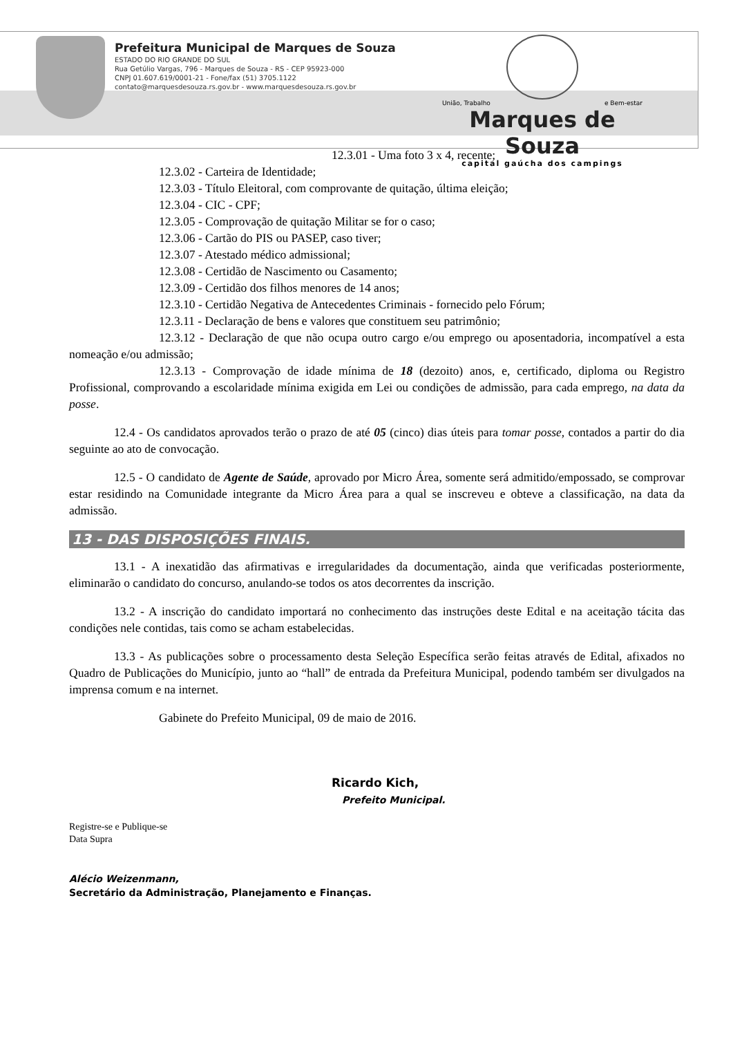Prefeitura Municipal de Marques de Souza
ESTADO DO RIO GRANDE DO SUL
Rua Getúlio Vargas, 796 - Marques de Souza - RS - CEP 95923-000
CNPJ 01.607.619/0001-21 - Fone/fax (51) 3705.1122
contato@marquesdesouza.rs.gov.br - www.marquesdesouza.rs.gov.br
União, Trabalho e Bem-estar
Marques de Souza
capital gaúcha dos campings
12.3.01 - Uma foto 3 x 4, recente;
12.3.02 - Carteira de Identidade;
12.3.03 - Título Eleitoral, com comprovante de quitação, última eleição;
12.3.04 - CIC - CPF;
12.3.05 - Comprovação de quitação Militar se for o caso;
12.3.06 - Cartão do PIS ou PASEP, caso tiver;
12.3.07 - Atestado médico admissional;
12.3.08 - Certidão de Nascimento ou Casamento;
12.3.09 - Certidão dos filhos menores de 14 anos;
12.3.10 - Certidão Negativa de Antecedentes Criminais - fornecido pelo Fórum;
12.3.11 - Declaração de bens e valores que constituem seu patrimônio;
12.3.12 - Declaração de que não ocupa outro cargo e/ou emprego ou aposentadoria, incompatível a esta nomeação e/ou admissão;
12.3.13 - Comprovação de idade mínima de 18 (dezoito) anos, e, certificado, diploma ou Registro Profissional, comprovando a escolaridade mínima exigida em Lei ou condições de admissão, para cada emprego, na data da posse.
12.4 - Os candidatos aprovados terão o prazo de até 05 (cinco) dias úteis para tomar posse, contados a partir do dia seguinte ao ato de convocação.
12.5 - O candidato de Agente de Saúde, aprovado por Micro Área, somente será admitido/empossado, se comprovar estar residindo na Comunidade integrante da Micro Área para a qual se inscreveu e obteve a classificação, na data da admissão.
13 - DAS DISPOSIÇÕES FINAIS.
13.1 - A inexatidão das afirmativas e irregularidades da documentação, ainda que verificadas posteriormente, eliminarão o candidato do concurso, anulando-se todos os atos decorrentes da inscrição.
13.2 - A inscrição do candidato importará no conhecimento das instruções deste Edital e na aceitação tácita das condições nele contidas, tais como se acham estabelecidas.
13.3 - As publicações sobre o processamento desta Seleção Específica serão feitas através de Edital, afixados no Quadro de Publicações do Município, junto ao “hall” de entrada da Prefeitura Municipal, podendo também ser divulgados na imprensa comum e na internet.
Gabinete do Prefeito Municipal, 09 de maio de 2016.
Ricardo Kich,
Prefeito Municipal.
Registre-se e Publique-se
Data Supra
Alécio Weizenmann,
Secretário da Administração, Planejamento e Finanças.